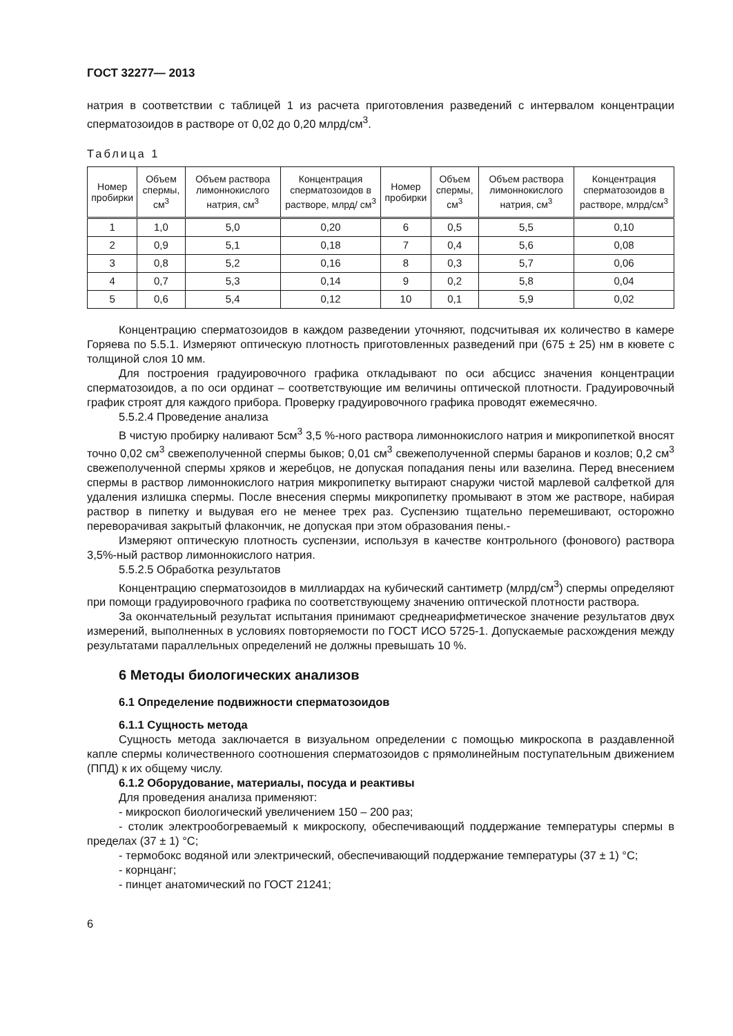ГОСТ 32277— 2013
натрия в соответствии с таблицей 1 из расчета приготовления разведений с интервалом концентрации сперматозоидов в растворе от 0,02 до 0,20 млрд/см<sup>3</sup>.
Таблица 1
| Номер пробирки | Объем спермы, см<sup>3</sup> | Объем раствора лимоннокислого натрия, см<sup>3</sup> | Концентрация сперматозоидов в растворе, млрд/ см<sup>3</sup> | Номер пробирки | Объем спермы, см<sup>3</sup> | Объем раствора лимоннокислого натрия, см<sup>3</sup> | Концентрация сперматозоидов в растворе, млрд/см<sup>3</sup> |
| --- | --- | --- | --- | --- | --- | --- | --- |
| 1 | 1,0 | 5,0 | 0,20 | 6 | 0,5 | 5,5 | 0,10 |
| 2 | 0,9 | 5,1 | 0,18 | 7 | 0,4 | 5,6 | 0,08 |
| 3 | 0,8 | 5,2 | 0,16 | 8 | 0,3 | 5,7 | 0,06 |
| 4 | 0,7 | 5,3 | 0,14 | 9 | 0,2 | 5,8 | 0,04 |
| 5 | 0,6 | 5,4 | 0,12 | 10 | 0,1 | 5,9 | 0,02 |
Концентрацию сперматозоидов в каждом разведении уточняют, подсчитывая их количество в камере Горяева по 5.5.1. Измеряют оптическую плотность приготовленных разведений при (675 ± 25) нм в кювете с толщиной слоя 10 мм.
Для построения градуировочного графика откладывают по оси абсцисс значения концентрации сперматозоидов, а по оси ординат – соответствующие им величины оптической плотности. Градуировочный график строят для каждого прибора. Проверку градуировочного графика проводят ежемесячно.
5.5.2.4 Проведение анализа
В чистую пробирку наливают 5см<sup>3</sup> 3,5 %-ного раствора лимоннокислого натрия и микропипеткой вносят точно 0,02 см<sup>3</sup> свежеполученной спермы быков; 0,01 см<sup>3</sup> свежеполученной спермы баранов и козлов; 0,2 см<sup>3</sup> свежеполученной спермы хряков и жеребцов, не допуская попадания пены или вазелина. Перед внесением спермы в раствор лимоннокислого натрия микропипетку вытирают снаружи чистой марлевой салфеткой для удаления излишка спермы. После внесения спермы микропипетку промывают в этом же растворе, набирая раствор в пипетку и выдувая его не менее трех раз. Суспензию тщательно перемешивают, осторожно переворачивая закрытый флакончик, не допуская при этом образования пены.-
Измеряют оптическую плотность суспензии, используя в качестве контрольного (фонового) раствора 3,5%-ный раствор лимоннокислого натрия.
5.5.2.5 Обработка результатов
Концентрацию сперматозоидов в миллиардах на кубический сантиметр (млрд/см<sup>3</sup>) спермы определяют при помощи градуировочного графика по соответствующему значению оптической плотности раствора.
За окончательный результат испытания принимают среднеарифметическое значение результатов двух измерений, выполненных в условиях повторяемости по ГОСТ ИСО 5725-1. Допускаемые расхождения между результатами параллельных определений не должны превышать 10 %.
6 Методы биологических анализов
6.1 Определение подвижности сперматозоидов
6.1.1 Сущность метода
Сущность метода заключается в визуальном определении с помощью микроскопа в раздавленной капле спермы количественного соотношения сперматозоидов с прямолинейным поступательным движением (ППД) к их общему числу.
6.1.2 Оборудование, материалы, посуда и реактивы
Для проведения анализа применяют:
- микроскоп биологический увеличением 150 – 200 раз;
- столик электрообогреваемый к микроскопу, обеспечивающий поддержание температуры спермы в пределах (37 ± 1) °С;
- термобокс водяной или электрический, обеспечивающий поддержание температуры (37 ± 1) °С;
- корнцанг;
- пинцет анатомический по ГОСТ 21241;
6